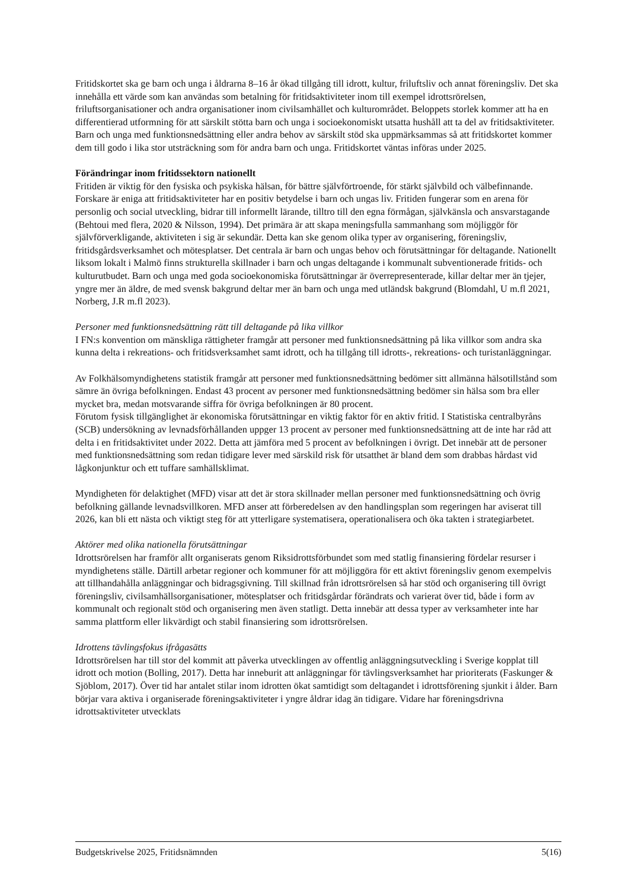Fritidskortet ska ge barn och unga i åldrarna 8–16 år ökad tillgång till idrott, kultur, friluftsliv och annat föreningsliv. Det ska innehålla ett värde som kan användas som betalning för fritidsaktiviteter inom till exempel idrottsrörelsen, friluftsorganisationer och andra organisationer inom civilsamhället och kulturområdet. Beloppets storlek kommer att ha en differentierad utformning för att särskilt stötta barn och unga i socioekonomiskt utsatta hushåll att ta del av fritidsaktiviteter. Barn och unga med funktionsnedsättning eller andra behov av särskilt stöd ska uppmärksammas så att fritidskortet kommer dem till godo i lika stor utsträckning som för andra barn och unga. Fritidskortet väntas införas under 2025.
Förändringar inom fritidssektorn nationellt
Fritiden är viktig för den fysiska och psykiska hälsan, för bättre självförtroende, för stärkt självbild och välbefinnande. Forskare är eniga att fritidsaktiviteter har en positiv betydelse i barn och ungas liv. Fritiden fungerar som en arena för personlig och social utveckling, bidrar till informellt lärande, tilltro till den egna förmågan, självkänsla och ansvarstagande (Behtoui med flera, 2020 & Nilsson, 1994). Det primära är att skapa meningsfulla sammanhang som möjliggör för självförverkligande, aktiviteten i sig är sekundär. Detta kan ske genom olika typer av organisering, föreningsliv, fritidsgårdsverksamhet och mötesplatser. Det centrala är barn och ungas behov och förutsättningar för deltagande. Nationellt liksom lokalt i Malmö finns strukturella skillnader i barn och ungas deltagande i kommunalt subventionerade fritids- och kulturutbudet. Barn och unga med goda socioekonomiska förutsättningar är överrepresenterade, killar deltar mer än tjejer, yngre mer än äldre, de med svensk bakgrund deltar mer än barn och unga med utländsk bakgrund (Blomdahl, U m.fl 2021, Norberg, J.R m.fl 2023).
Personer med funktionsnedsättning rätt till deltagande på lika villkor
I FN:s konvention om mänskliga rättigheter framgår att personer med funktionsnedsättning på lika villkor som andra ska kunna delta i rekreations- och fritidsverksamhet samt idrott, och ha tillgång till idrotts-, rekreations- och turistanläggningar.
Av Folkhälsomyndighetens statistik framgår att personer med funktionsnedsättning bedömer sitt allmänna hälsotillstånd som sämre än övriga befolkningen. Endast 43 procent av personer med funktionsnedsättning bedömer sin hälsa som bra eller mycket bra, medan motsvarande siffra för övriga befolkningen är 80 procent.
Förutom fysisk tillgänglighet är ekonomiska förutsättningar en viktig faktor för en aktiv fritid. I Statistiska centralbyråns (SCB) undersökning av levnadsförhållanden uppger 13 procent av personer med funktionsnedsättning att de inte har råd att delta i en fritidsaktivitet under 2022. Detta att jämföra med 5 procent av befolkningen i övrigt. Det innebär att de personer med funktionsnedsättning som redan tidigare lever med särskild risk för utsatthet är bland dem som drabbas hårdast vid lågkonjunktur och ett tuffare samhällsklimat.
Myndigheten för delaktighet (MFD) visar att det är stora skillnader mellan personer med funktionsnedsättning och övrig befolkning gällande levnadsvillkoren. MFD anser att förberedelsen av den handlingsplan som regeringen har aviserat till 2026, kan bli ett nästa och viktigt steg för att ytterligare systematisera, operationalisera och öka takten i strategiarbetet.
Aktörer med olika nationella förutsättningar
Idrottsrörelsen har framför allt organiserats genom Riksidrottsförbundet som med statlig finansiering fördelar resurser i myndighetens ställe. Därtill arbetar regioner och kommuner för att möjliggöra för ett aktivt föreningsliv genom exempelvis att tillhandahålla anläggningar och bidragsgivning. Till skillnad från idrottsrörelsen så har stöd och organisering till övrigt föreningsliv, civilsamhällsorganisationer, mötesplatser och fritidsgårdar förändrats och varierat över tid, både i form av kommunalt och regionalt stöd och organisering men även statligt. Detta innebär att dessa typer av verksamheter inte har samma plattform eller likvärdigt och stabil finansiering som idrottsrörelsen.
Idrottens tävlingsfokus ifrågasätts
Idrottsrörelsen har till stor del kommit att påverka utvecklingen av offentlig anläggningsutveckling i Sverige kopplat till idrott och motion (Bolling, 2017). Detta har inneburit att anläggningar för tävlingsverksamhet har prioriterats (Faskunger & Sjöblom, 2017). Över tid har antalet stilar inom idrotten ökat samtidigt som deltagandet i idrottsförening sjunkit i ålder. Barn börjar vara aktiva i organiserade föreningsaktiviteter i yngre åldrar idag än tidigare. Vidare har föreningsdrivna idrottsaktiviteter utvecklats
Budgetskrivelse 2025, Fritidsnämnden 5(16)